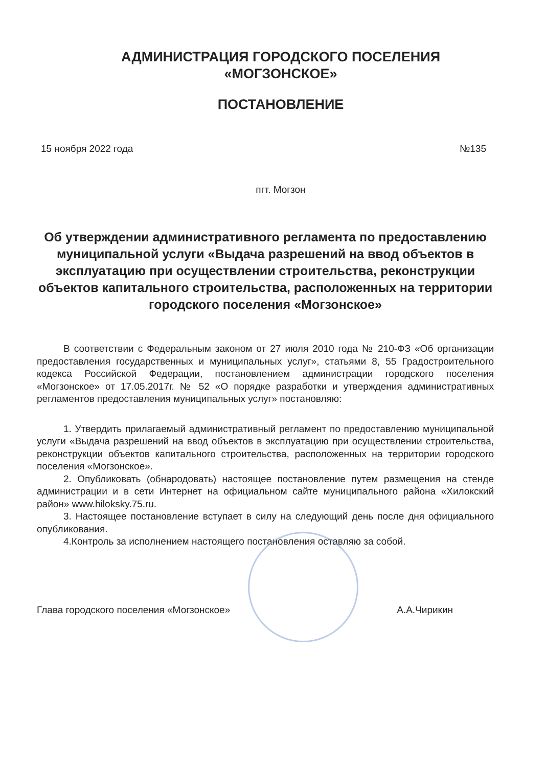АДМИНИСТРАЦИЯ ГОРОДСКОГО ПОСЕЛЕНИЯ
«МОГЗОНСКОЕ»
ПОСТАНОВЛЕНИЕ
15 ноября 2022 года №135
пгт. Могзон
Об утверждении административного регламента по предоставлению муниципальной услуги «Выдача разрешений на ввод объектов в эксплуатацию при осуществлении строительства, реконструкции объектов капитального строительства, расположенных на территории городского поселения «Могзонское»
В соответствии с Федеральным законом от 27 июля 2010 года № 210-ФЗ «Об организации предоставления государственных и муниципальных услуг», статьями 8, 55 Градостроительного кодекса Российской Федерации, постановлением администрации городского поселения «Могзонское» от 17.05.2017г. № 52 «О порядке разработки и утверждения административных регламентов предоставления муниципальных услуг» постановляю:
1. Утвердить прилагаемый административный регламент по предоставлению муниципальной услуги «Выдача разрешений на ввод объектов в эксплуатацию при осуществлении строительства, реконструкции объектов капитального строительства, расположенных на территории городского поселения «Могзонское».
2. Опубликовать (обнародовать) настоящее постановление путем размещения на стенде администрации и в сети Интернет на официальном сайте муниципального района «Хилокский район» www.hiloksky.75.ru.
3. Настоящее постановление вступает в силу на следующий день после дня официального опубликования.
4.Контроль за исполнением настоящего постановления оставляю за собой.
Глава городского поселения «Могзонское» А.А.Чирикин